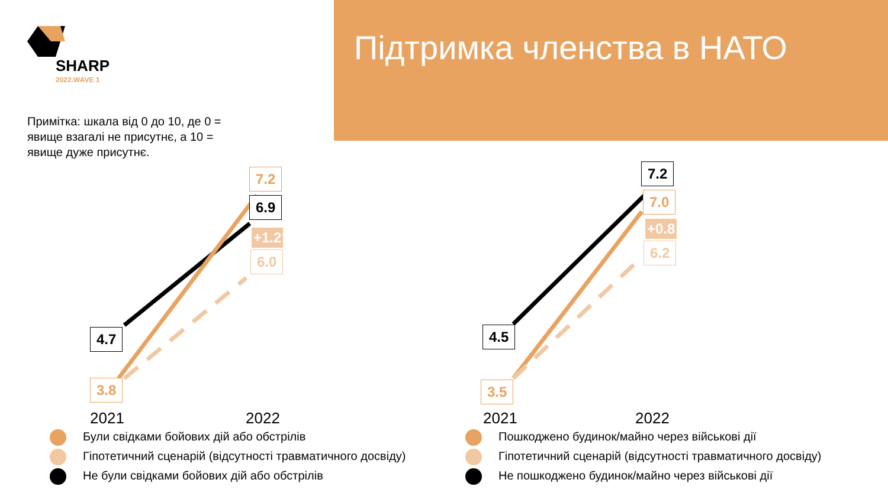Підтримка членства в НАТО
SHARP
2022.WAVE 1
Примітка: шкала від 0 до 10, де 0 = явище взагалі не присутнє, а 10 = явище дуже присутнє.
7.2
6.9
+1.2
6.0
4.7
3.8
7.2
7.0
+0.8
6.2
4.5
3.5
2021 2022 2021 2022
Були свідками бойових дій або обстрілів
Гіпотетичний сценарій (відсутності травматичного досвіду)
Не були свідками бойових дій або обстрілів
Пошкоджено будинок/майно через військові дії
Гіпотетичний сценарій (відсутності травматичного досвіду)
Не пошкоджено будинок/майно через військові дії